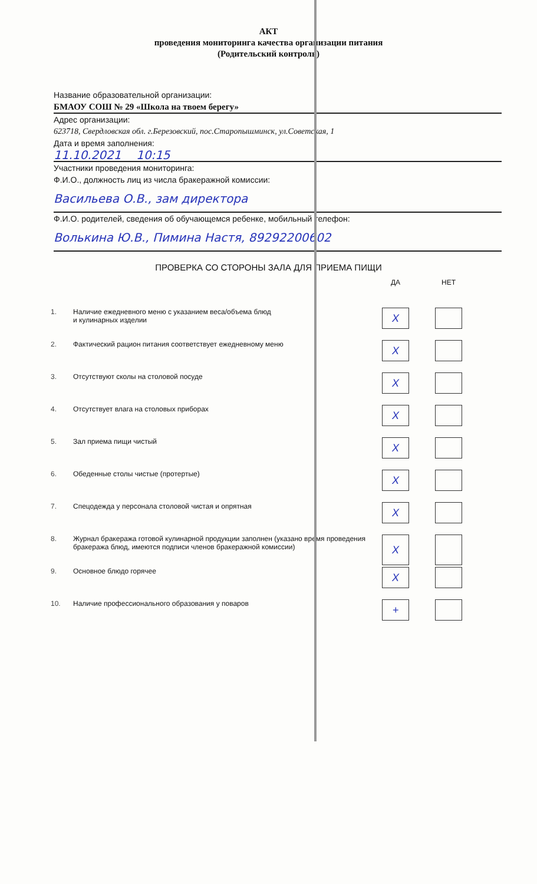АКТ
проведения мониторинга качества организации питания
(Родительский контроль)
Название образовательной организации:
БМАОУ СОШ № 29 «Школа на твоем берегу»
Адрес организации:
623718, Свердловская обл. г.Березовский, пос.Старопышминск, ул.Советская, 1
Дата и время заполнения:
11.10.2021 10:15
Участники проведения мониторинга:
Ф.И.О., должность лиц из числа бракеражной комиссии:
Васильева О.В., зам директора
Ф.И.О. родителей, сведения об обучающемся ребенке, мобильный телефон:
Волькина Ю.В., Пимина Настя, 89292200602
ПРОВЕРКА СО СТОРОНЫ ЗАЛА ДЛЯ ПРИЕМА ПИЩИ
| | | ДА | НЕТ |
| --- | --- | --- | --- |
| 1. | Наличие ежедневного меню с указанием веса/объема блюд и кулинарных изделии | X | |
| 2. | Фактический рацион питания соответствует ежедневному меню | X | |
| 3. | Отсутствуют сколы на столовой посуде | X | |
| 4. | Отсутствует влага на столовых приборах | X | |
| 5. | Зал приема пищи чистый | X | |
| 6. | Обеденные столы чистые (протертые) | X | |
| 7. | Спецодежда у персонала столовой чистая и опрятная | X | |
| 8. | Журнал бракеража готовой кулинарной продукции заполнен (указано время проведения бракеража блюд, имеются подписи членов бракеражной комиссии) | X | |
| 9. | Основное блюдо горячее | X | |
| 10. | Наличие профессионального образования у поваров | + | |